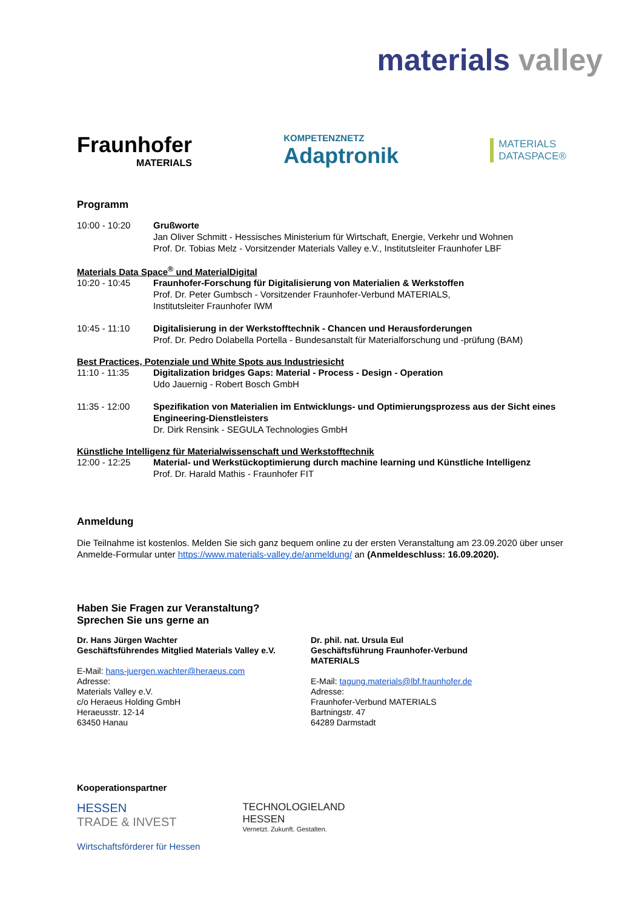materials valley
Fraunhofer
MATERIALS
KOMPETENZNETZ
Adaptronik
MATERIALS
DATASPACE®
Programm
10:00 - 10:20 Grußworte
Jan Oliver Schmitt - Hessisches Ministerium für Wirtschaft, Energie, Verkehr und Wohnen
Prof. Dr. Tobias Melz - Vorsitzender Materials Valley e.V., Institutsleiter Fraunhofer LBF
Materials Data Space<sup>®</sup> und MaterialDigital
10:20 - 10:45 Fraunhofer-Forschung für Digitalisierung von Materialien & Werkstoffen
Prof. Dr. Peter Gumbsch - Vorsitzender Fraunhofer-Verbund MATERIALS,
Institutsleiter Fraunhofer IWM
10:45 - 11:10 Digitalisierung in der Werkstofftechnik - Chancen und Herausforderungen
Prof. Dr. Pedro Dolabella Portella - Bundesanstalt für Materialforschung und -prüfung (BAM)
Best Practices, Potenziale und White Spots aus Industriesicht
11:10 - 11:35 Digitalization bridges Gaps: Material - Process - Design - Operation
Udo Jauernig - Robert Bosch GmbH
11:35 - 12:00 Spezifikation von Materialien im Entwicklungs- und Optimierungsprozess aus der Sicht eines Engineering-Dienstleisters
Dr. Dirk Rensink - SEGULA Technologies GmbH
Künstliche Intelligenz für Materialwissenschaft und Werkstofftechnik
12:00 - 12:25 Material- und Werkstückoptimierung durch machine learning und Künstliche Intelligenz
Prof. Dr. Harald Mathis - Fraunhofer FIT
Anmeldung
Die Teilnahme ist kostenlos. Melden Sie sich ganz bequem online zu der ersten Veranstaltung am 23.09.2020 über unser Anmelde-Formular unter https://www.materials-valley.de/anmeldung/ an (Anmeldeschluss: 16.09.2020).
Haben Sie Fragen zur Veranstaltung?
Sprechen Sie uns gerne an
Dr. Hans Jürgen Wachter
Geschäftsführendes Mitglied Materials Valley e.V.
E-Mail: hans-juergen.wachter@heraeus.com
Adresse:
Materials Valley e.V.
c/o Heraeus Holding GmbH
Heraeusstr. 12-14
63450 Hanau
Dr. phil. nat. Ursula Eul
Geschäftsführung Fraunhofer-Verbund MATERIALS
E-Mail: tagung.materials@lbf.fraunhofer.de
Adresse:
Fraunhofer-Verbund MATERIALS
Bartningstr. 47
64289 Darmstadt
Kooperationspartner
HESSEN
TRADE & INVEST
Wirtschaftsförderer für Hessen
TECHNOLOGIELAND
HESSEN
Vernetzt. Zukunft. Gestalten.